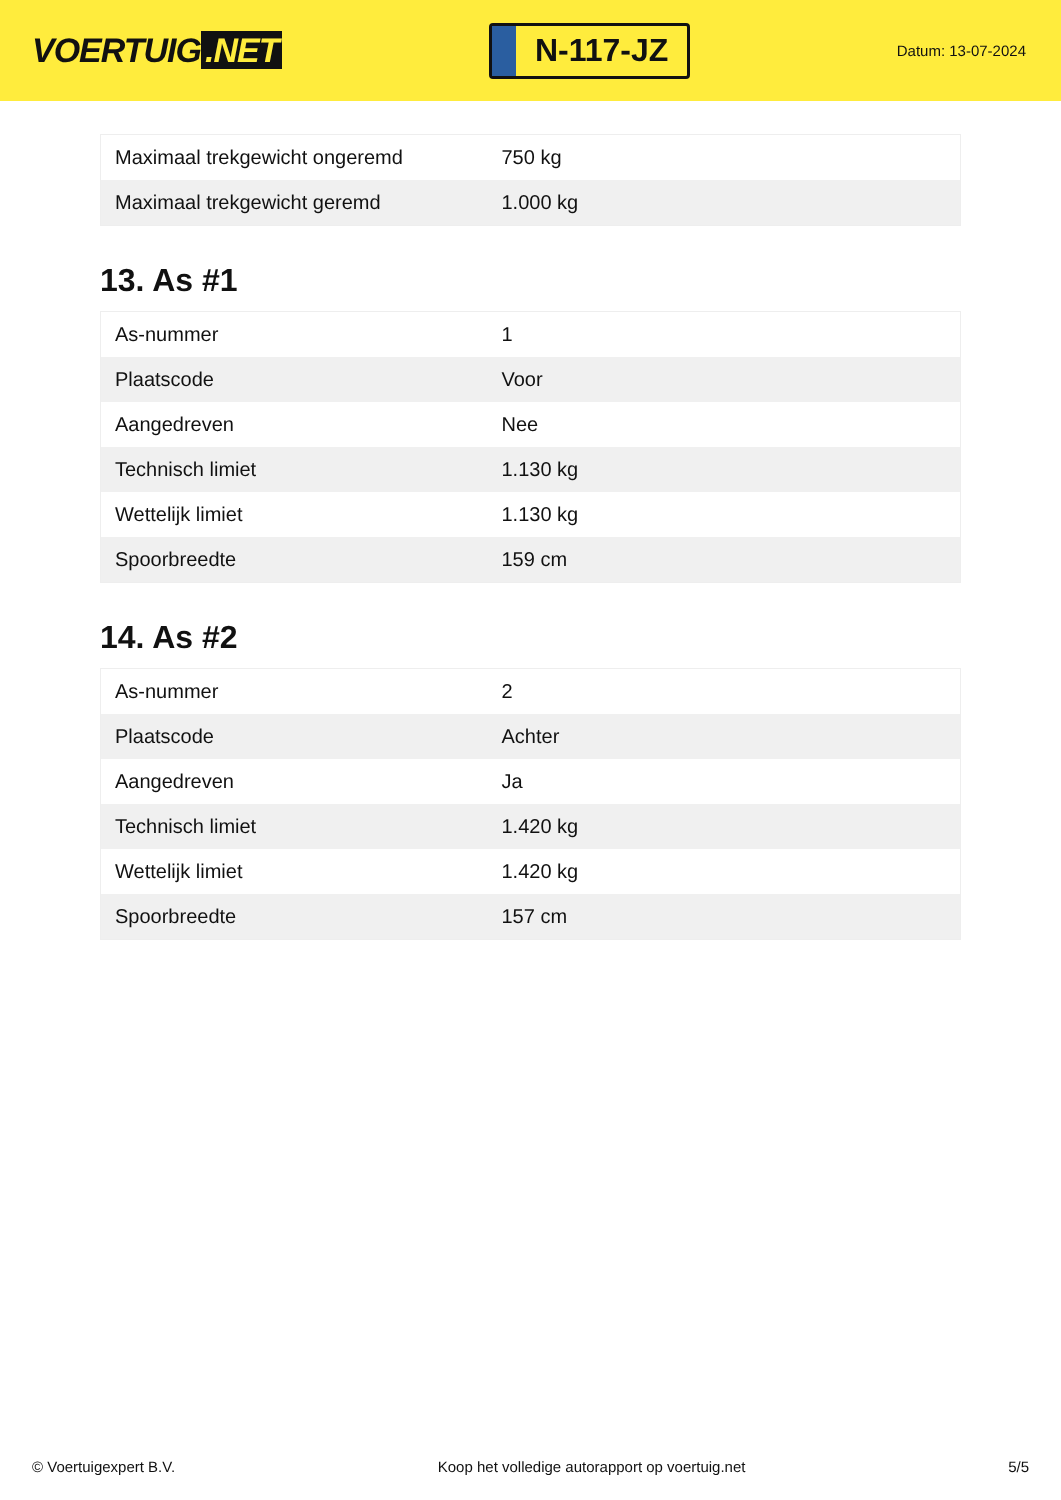VOERTUIG.NET
N-117-JZ
Datum: 13-07-2024
| Maximaal trekgewicht ongeremd | 750 kg |
| Maximaal trekgewicht geremd | 1.000 kg |
13. As #1
| As-nummer | 1 |
| Plaatscode | Voor |
| Aangedreven | Nee |
| Technisch limiet | 1.130 kg |
| Wettelijk limiet | 1.130 kg |
| Spoorbreedte | 159 cm |
14. As #2
| As-nummer | 2 |
| Plaatscode | Achter |
| Aangedreven | Ja |
| Technisch limiet | 1.420 kg |
| Wettelijk limiet | 1.420 kg |
| Spoorbreedte | 157 cm |
© Voertuigexpert B.V. Koop het volledige autorapport op voertuig.net 5/5